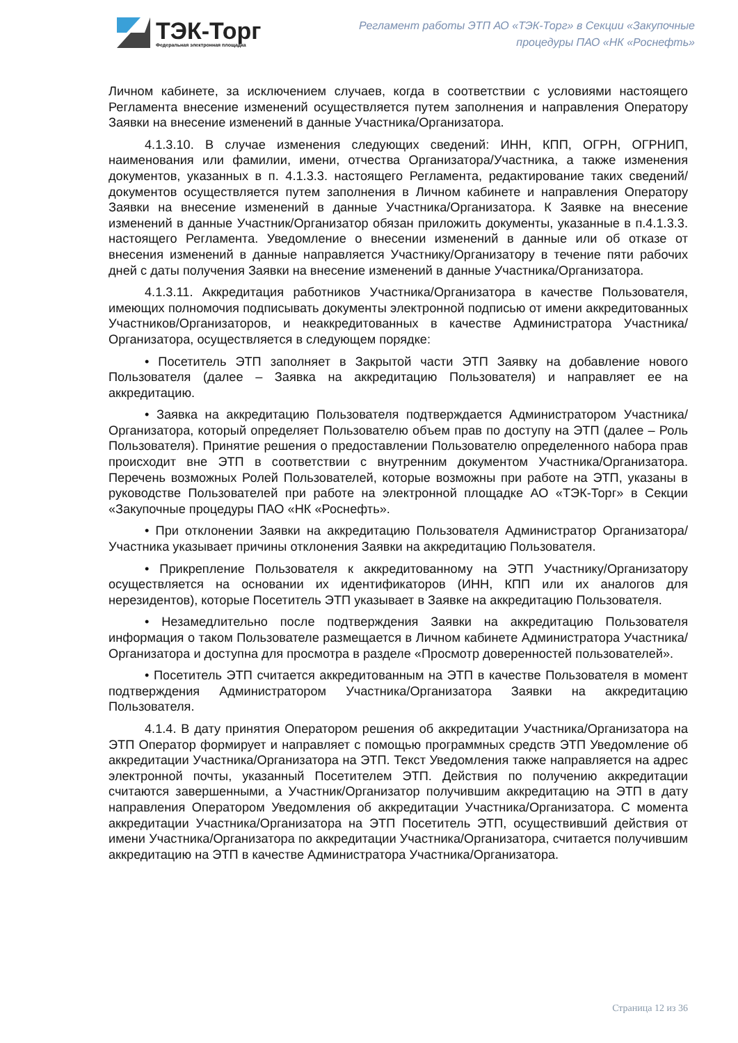ТЭК-Торг
Федеральная электронная площадка
Регламент работы ЭТП АО «ТЭК-Торг» в Секции «Закупочные
процедуры ПАО «НК «Роснефть»
Личном кабинете, за исключением случаев, когда в соответствии с условиями настоящего Регламента внесение изменений осуществляется путем заполнения и направления Оператору Заявки на внесение изменений в данные Участника/Организатора.
4.1.3.10. В случае изменения следующих сведений: ИНН, КПП, ОГРН, ОГРНИП, наименования или фамилии, имени, отчества Организатора/Участника, а также изменения документов, указанных в п. 4.1.3.3. настоящего Регламента, редактирование таких сведений/документов осуществляется путем заполнения в Личном кабинете и направления Оператору Заявки на внесение изменений в данные Участника/Организатора. К Заявке на внесение изменений в данные Участник/Организатор обязан приложить документы, указанные в п.4.1.3.3. настоящего Регламента. Уведомление о внесении изменений в данные или об отказе от внесения изменений в данные направляется Участнику/Организатору в течение пяти рабочих дней с даты получения Заявки на внесение изменений в данные Участника/Организатора.
4.1.3.11. Аккредитация работников Участника/Организатора в качестве Пользователя, имеющих полномочия подписывать документы электронной подписью от имени аккредитованных Участников/Организаторов, и неаккредитованных в качестве Администратора Участника/Организатора, осуществляется в следующем порядке:
• Посетитель ЭТП заполняет в Закрытой части ЭТП Заявку на добавление нового Пользователя (далее – Заявка на аккредитацию Пользователя) и направляет ее на аккредитацию.
• Заявка на аккредитацию Пользователя подтверждается Администратором Участника/Организатора, который определяет Пользователю объем прав по доступу на ЭТП (далее – Роль Пользователя). Принятие решения о предоставлении Пользователю определенного набора прав происходит вне ЭТП в соответствии с внутренним документом Участника/Организатора. Перечень возможных Ролей Пользователей, которые возможны при работе на ЭТП, указаны в руководстве Пользователей при работе на электронной площадке АО «ТЭК-Торг» в Секции «Закупочные процедуры ПАО «НК «Роснефть».
• При отклонении Заявки на аккредитацию Пользователя Администратор Организатора/Участника указывает причины отклонения Заявки на аккредитацию Пользователя.
• Прикрепление Пользователя к аккредитованному на ЭТП Участнику/Организатору осуществляется на основании их идентификаторов (ИНН, КПП или их аналогов для нерезидентов), которые Посетитель ЭТП указывает в Заявке на аккредитацию Пользователя.
• Незамедлительно после подтверждения Заявки на аккредитацию Пользователя информация о таком Пользователе размещается в Личном кабинете Администратора Участника/Организатора и доступна для просмотра в разделе «Просмотр доверенностей пользователей».
• Посетитель ЭТП считается аккредитованным на ЭТП в качестве Пользователя в момент подтверждения Администратором Участника/Организатора Заявки на аккредитацию Пользователя.
4.1.4. В дату принятия Оператором решения об аккредитации Участника/Организатора на ЭТП Оператор формирует и направляет с помощью программных средств ЭТП Уведомление об аккредитации Участника/Организатора на ЭТП. Текст Уведомления также направляется на адрес электронной почты, указанный Посетителем ЭТП. Действия по получению аккредитации считаются завершенными, а Участник/Организатор получившим аккредитацию на ЭТП в дату направления Оператором Уведомления об аккредитации Участника/Организатора. С момента аккредитации Участника/Организатора на ЭТП Посетитель ЭТП, осуществивший действия от имени Участника/Организатора по аккредитации Участника/Организатора, считается получившим аккредитацию на ЭТП в качестве Администратора Участника/Организатора.
Страница 12 из 36